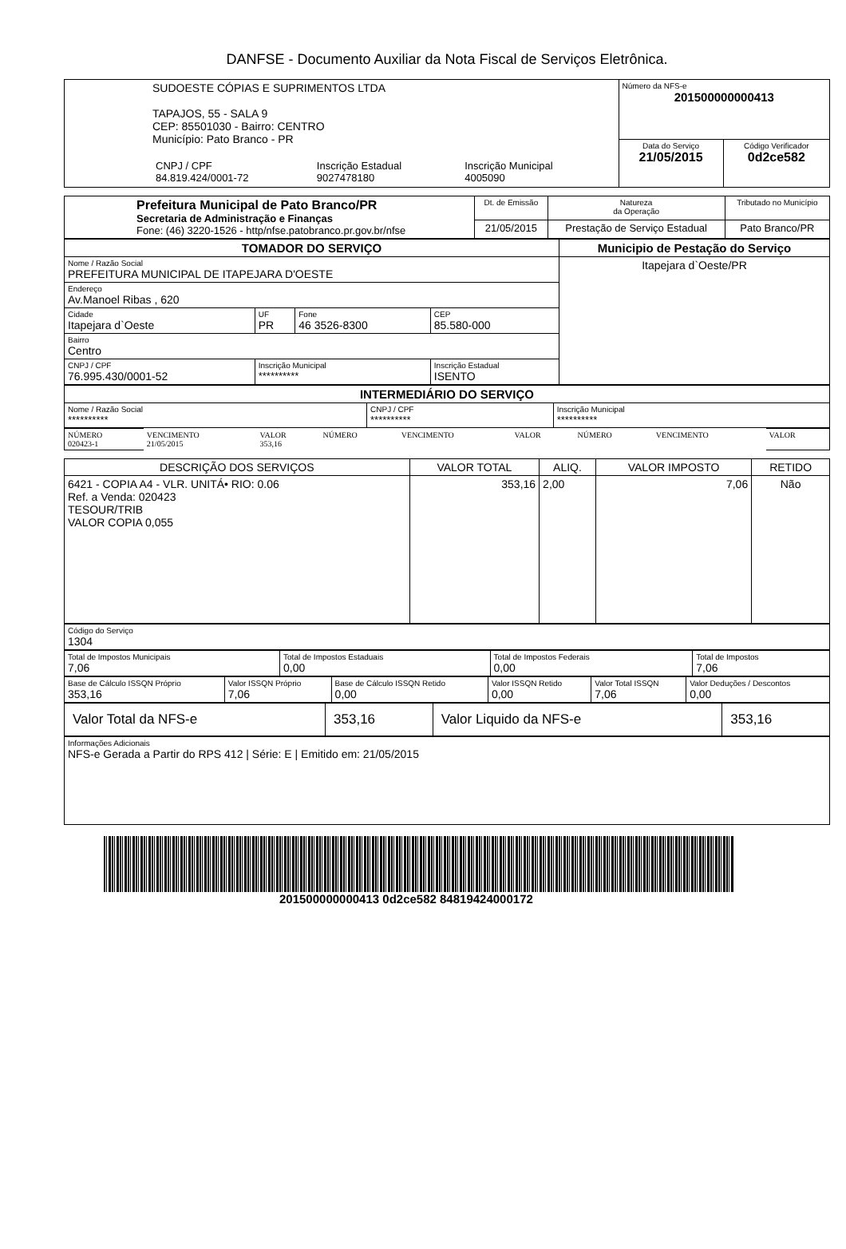DANFSE - Documento Auxiliar da Nota Fiscal de Serviços Eletrônica.
| SUDOESTE CÓPIAS E SUPRIMENTOS LTDA TAPAJOS, 55 - SALA 9 CEP: 85501030 - Bairro: CENTRO Município: Pato Branco - PR / CNPJ / CPF 84.819.424/0001-72 / Inscrição Estadual 9027478180 / Inscrição Municipal 4005090 / | Número da NFS-e 201500000000413 | |
| | Data do Serviço 21/05/2015 | Código Verificador 0d2ce582 |
| Prefeitura Municipal de Pato Branco/PR Secretaria de Administração e Finanças Fone: (46) 3220-1526 - http/nfse.patobranco.pr.gov.br/nfse | Dt. de Emissão | Natureza da Operação | Tributado no Município |
| | 21/05/2015 | Prestação de Serviço Estadual | Pato Branco/PR |
| TOMADOR DO SERVIÇO | | | | Municipio de Pestação do Serviço |
| --- | --- | --- | --- | --- |
| Nome / Razão Social PREFEITURA MUNICIPAL DE ITAPEJARA D'OESTE | | | | Itapejara d`Oeste/PR |
| Endereço Av.Manoel Ribas , 620 | | | | |
| Cidade Itapejara d`Oeste | UF PR | Fone 46 3526-8300 | CEP 85.580-000 | |
| Bairro Centro | | | | |
| CNPJ / CPF 76.995.430/0001-52 | Inscrição Municipal ********** | | Inscrição Estadual ISENTO | |
| INTERMEDIÁRIO DO SERVIÇO | | |
| --- | --- | --- |
| Nome / Razão Social ********** | CNPJ / CPF ********** | Inscrição Municipal ********** |
| NÚMERO 020423-1 | VENCIMENTO 21/05/2015 | VALOR 353,16 | NÚMERO | VENCIMENTO | VALOR | NÚMERO | VENCIMENTO | VALOR |
| DESCRIÇÃO DOS SERVIÇOS | VALOR TOTAL | ALIQ. | VALOR IMPOSTO | RETIDO |
| 6421 - COPIA A4 - VLR. UNITÁ• RIO: 0.06 Ref. a Venda: 020423 TESOUR/TRIB VALOR COPIA 0,055 | 353,16 | 2,00 | 7,06 | Não |
| Código do Serviço 1304 |
| Total de Impostos Municipais 7,06 | Total de Impostos Estaduais 0,00 | Total de Impostos Federais 0,00 | Total de Impostos 7,06 |
| Base de Cálculo ISSQN Próprio 353,16 | Valor ISSQN Próprio 7,06 | Base de Cálculo ISSQN Retido 0,00 | Valor ISSQN Retido 0,00 | Valor Total ISSQN 7,06 | Valor Deduções / Descontos 0,00 |
| Valor Total da NFS-e | 353,16 | Valor Liquido da NFS-e | 353,16 |
| Informações Adicionais NFS-e Gerada a Partir do RPS 412 / Série: E / Emitido em: 21/05/2015 |
201500000000413 0d2ce582 84819424000172